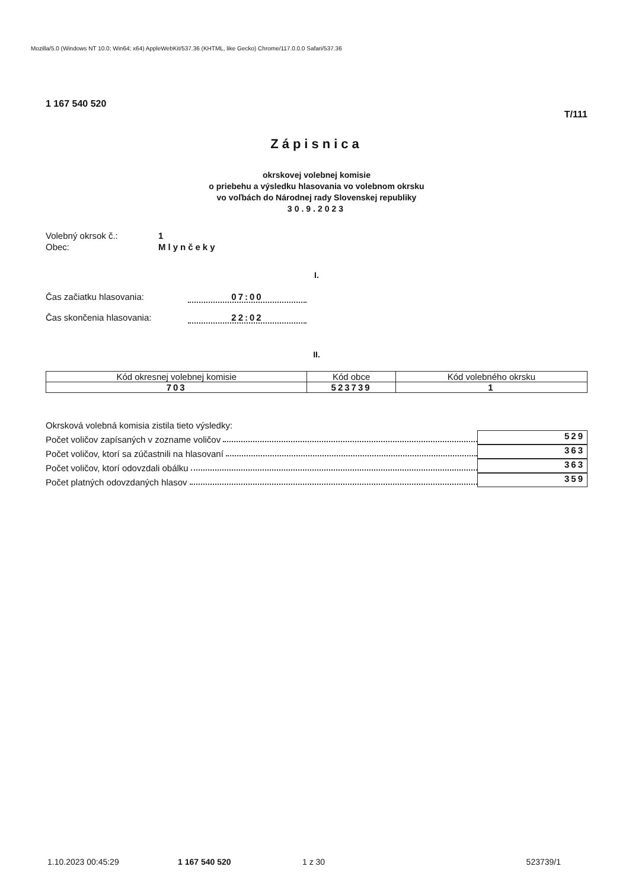Mozilla/5.0 (Windows NT 10.0; Win64; x64) AppleWebKit/537.36 (KHTML, like Gecko) Chrome/117.0.0.0 Safari/537.36
1 167 540 520 T/111
Zápisnica
okrskovej volebnej komisie
o priebehu a výsledku hlasovania vo volebnom okrsku
vo voľbách do Národnej rady Slovenskej republiky
30.9.2023
Volebný okrsok č.: 1 Obec: Mlynčeky
I.
Čas začiatku hlasovania: 07:00 Čas skončenia hlasovania: 22:02
II.
| Kód okresnej volebnej komisie | Kód obce | Kód volebného okrsku |
| --- | --- | --- |
| 703 | 523739 | 1 |
Okrsková volebná komisia zistila tieto výsledky:
Počet voličov zapísaných v zozname voličov 529
Počet voličov, ktorí sa zúčastnili na hlasovaní 363
Počet voličov, ktorí odovzdali obálku 363
Počet platných odovzdaných hlasov 359
1.10.2023 00:45:29 1 167 540 520 1 z 30 523739/1